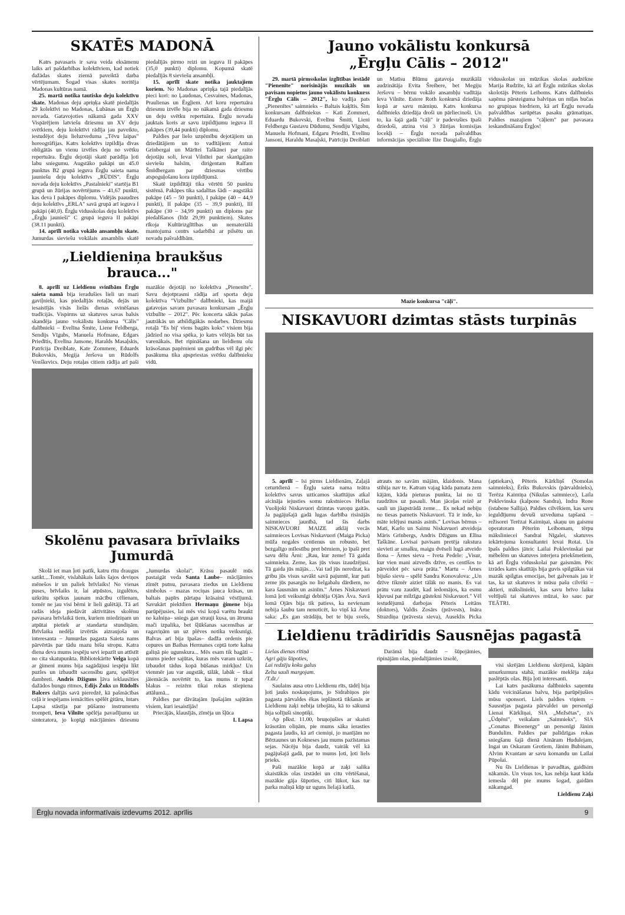SKATĒS MADONĀ
Katrs pavasaris ir sava veida eksāmenu laiks arī pašdarbības kolektīviem, kad notiek dažādas skates ziemā paveiktā darba vērtējumam. Šogad visas skates noritēja Madonas kultūras namā.
25. martā notika tautisko deju kolektīvu skate. Madonas deju apriņķa skatē piedalījās 29 kolektīvi no Madonas, Lubānas un Ērgļu novada. Gatavojoties nākamā gada XXV Vispārējiem latviešu dziesmu un XV deju svētkiem, deju kolektīvi rādīja jau paveikto, iestudējot deju lieluzveduma „Tēvu laipas" horeogrāfijas. Katrs kolektīvs izpildīja divas obligātās un vienu izvēles deju no svētku repertuāra. Ērgļu dejotāji skatē parādīja ļoti labu sniegumu. Augstāko pakāpi un 45.0 punktus B2 grupā ieguva Ērgļu saieta nama jauniešu deju kolektīvs „RŪDIS". Ērgļu novada deju kolektīvs „Pastalnieki" startēja B1 grupā un žūrijas novērtējums – 41,67 punkti, kas deva I pakāpes diplomu. Vidējās paaudzes deju kolektīvs „ERLA" savā grupā arī ieguva I pakāpi (40,0). Ērgļu vidusskolas deju kolektīvs „Ērgļu jaunieši" C grupā ieguva II pakāpi (38.11 punkti).
14. aprīlī notika vokālo ansambļu skate. Jumurdas sieviešu vokālais ansamblis skatē piedalījās pirmo reizi un ieguva II pakāpes (35,0 punkti) diplomu. Kopumā skatē piedalījās 8 sieviešu ansambļi.
15. aprīlī skate notika jauktajiem koriem. No Madonas apriņķa tajā piedalījās pieci kori: no Ļaudonas, Cesvaines, Madonas, Praulienas un Ērgļiem. Arī koru repertuāra dziesmu izvēle bija no nākamā gada dziesmu un deju svētku repertuāra. Ērgļu novada jauktais koris ar savu izpildījumu ieguva II pakāpes (39,44 punkti) diplomu.
Paldies par lielo uzņēmību dejotājiem un dziedātājiem un to vadītājiem: Antrai Grinbergai un Mārītei Taškānei par raito dejotāju soli, Ievai Vilnītei par skanīgajām sieviešu balsīm, diriģentam Ralfam Šmīdbergam par dziesmas vērtību atspoguļošanu kora izpildījumā.
Skatē izpildītāji tika vērtēti 50 punktu sistēmā. Pakāpes tika sadalītas šādi – augstākā pakāpe (45 – 50 punkti), I pakāpe (40 – 44,9 punkti), II pakāpe (35 – 39,9 punkti), III pakāpe (30 – 34,99 punkti) un diploms par piedalīšanos (līdz 29,99 punktiem). Skates rīkoja Kultūrizglītības un nemateriālā mantojuma centrs sadarbībā ar pilsētu un novadu pašvaldībām.
„Lieldieniņa braukšus brauca..."
8. aprīlī uz Lieldienu svinībām Ērgļu saieta namā bija ieradušies lieli un mazi gaviļnieki, kas piedalījās rotaļās, dejās un iesaistījās visās lielās dienas svinēšanas tradīcijās. Vispirms uz skatuves savas balsis skandēja jauno vokālistu konkursa "Cālis" dalībnieki – Evelīna Šmite, Liene Feldberga, Sendijs Vīgubs, Manuela Hofmane, Edgars Priedītis, Evelīna Jansone, Haralds Masaļskis, Patrīcija Dreiblate, Kate Zommere, Eduards Bukovskis, Megija Jeršova un Rūdolfs Venškevics. Deju rotaļas citiem rādīja arī paši mazākie dejotāji no kolektīva „Pienenīte". Savu dejotprasmi rādīja arī sporta deju kolektīva "Vizbulīte" dalībnieki, kas maijā gatavojas savam pavasara konkursam „Ērgļu vizbulīte – 2012". Pēc koncerta sākās pašas jautrākās un atbildīgākās nodarbes. Dziesmu rotaļā "Es bij' viens bagāts koks" visiem bija jādzied no visa spēka, jo katrs vēlējās būt tas varenākais. Bet ripināšana un lieldienu olu krāsošanas paņēmieni un gudrības vēl ilgi pēc pasākuma tika apspriestas svētku dalībnieku vidū.
Skolēnu pavasara brīvlaiks Jumurdā
Skolā iet man ļoti patīk, katru rītu draugus satikt....Tomēr, vislabākais laiks šajos deviņos mēnešos ir un paliek brīvlaiks! No vienas puses, brīvlaiks ir, lai atpūstos, izgulētos, uzkrātu spēkus jaunam mācību cēlienam, tomēr ne jau visi bērni ir lieli gulētāji. Tā arī radās ideja piedāvāt aktivitātes skolēnu pavasara brīvlaikā tiem, kuriem miedziņam un atpūtai pietiek ar standarta stundiņām. Brīvlaika nedēļa izvērtās aizraujoša un interesanta – Jumurdas pagasta Saieta nams pārvērtās par tādu mazu bišu stropu. Katra diena deva mums iespēju sevi iepazīt un attīstīt no cita skatupunkta. Bibliotekārīte Velga kopā ar ģimeni mums bija sagādājusi iespēju likt puzles un izbaudīt sacensību garu, spēlējot dambreti. Andris Džiguns ļāva ieklausīties dažādos bungu ritmos, Edijs Žuks un Rūdolfs Balcers dalījās savā pieredzē, kā pašmācības ceļā ir iespējams iemācīties spēlēt ģitāru, Intars Lapsa stāstīja par pūšamo instrumentu trompeti, Ieva Vilnīte spēlēja pavadījumu uz sintezatora, jo kopīgi mācījāmies dziesmu „Jumurdas skolai". Krāsu pasaulē mūs pastaigāt veda Santa Laube– mācījāmies zīmēt putnu, pavasara ziedus un Lieldienu simbolus – mazas rociņas jauca krāsas, un baltais papīrs pārtapa krāsainā vēstījumā. Savukārt piektdien Hermaņu ģimene bija parūpējusies, lai mēs visi kopā varētu braukt no kalniņa– sniegs gan strauji kusa, un ātruma mači izpalika, bet šļūkšanas sacensības ar ragaviņām un uz plēves notika veiksmīgi. Balvas arī bija īpašas– dadža ordenis pie cepures un Baibas Hermanes ceptā torte kalna galiņā pie ugunskura... Mēs esam tik bagāti – mums pieder sajūtas, kuras mēs varam uzkrāt, izbaudot tādus kopā būšanas mirkļus! Un vienmēr jau var augstāk, tālāk, labāk – tikai jāiemācās novērtēt to, kas mums ir tepat blakus – reizēm tikai rokas stiepiena attālumā...
Paldies par dāvātajām īpašajām sajūtām visiem, kuri iesaistījās!
Priecājās, klausījās, zīmēja un šļūca
I. Lapsa
Jauno vokālistu konkursā
„Ērgļu Cālis – 2012"
29. martā pirmsskolas izglītības iestādē "Pienenīte" norisinājās muzikāls un pavisam nopietns jauno vokālistu konkurss "Ērgļu Cālis – 2012", ko vadīja pats „Pienenītes" saimnieks – Baltais kaķītis. Šim konkursam dalībniekus – Kati Zommeri, Eduardu Bukovski, Evelīnu Šmiti, Lieni Feldbergu Gustavu Dūdumu, Sendiju Vīgubu, Manuelu Hofmani, Edgaru Priedīti, Evelīnu Jansoni, Haraldu Masaļski, Patrīciju Dreiblati un Matīsu Blūmu gatavoja muzikālā audzinātāja Evita Šreibere, bet Megiju Jeršovu – bērnu vokālo ansambļu vadītāja Ieva Vilnīte. Estere Roth konkursā dziedāja kopā ar savu māmiņu. Katrs konkursa dalībnieks dziedāja droši un pārliecinoši. Un to, ka šajā gadā "cāļi" ir padevušies īpaši dziedoši, atzina visi 3 žūrijas komisijas locekļi – Ērgļu novada pašvaldības informācijas speciāliste Ilze Daugiallo, Ērgļu vidusskolas un mūzikas skolas audzēkne Marija Rudzīte, kā arī Ērgļu mūzikas skolas skolotājs Pēteris Leiboms. Katrs dalībnieks saņēma pārsteiguma balviņas un mīļas bučas no grupiņas biedriem, kā arī Ērgļu novada pašvaldības sarūpētas pasaku grāmatiņas. Paldies mazajiem "cāļiem" par pavasara ieskandināšanu Ērgļos!
Mazie konkursa "cāļi".
NISKAVUORI dzimtas stāsts turpinās
5. aprīlī – īsi pirms Lieldienām, Zaļajā ceturtdienā – Ērgļu saieta nama teātra kolektīvs savus uzticamos skatītājus atkal aicināja iejusties somu rakstnieces Hellas Vuolijoki Niskavuori dzimtas varoņu gaitās. Ja pagājušajā gadā lugas darbība risinājās saimnieces jaunībā, tad šis darbs NISKAVUORI MAIZE atklāj vecās saimnieces Lovisas Niskavuori (Maiga Picka) mūža nogales centienus un robusto, bet bezgalīgo mīlestību pret bērniem, jo īpaši pret savu dēlu Ārni: „Rau, kur zeme! Tā gaida saimnieku. Zeme, kas jūs visus izaudzējusi. Tā gaida jūs mājās.…Vai tad jūs neredzat, ka gribu jūs visus savākt savā pajumtē, kur pati zeme jūs pasargās no lielgabalu dārdiem, no kara šausmām un asinīm." Ārnes Niskavuori lomā ļoti veiksmīgi debitēja Ojārs Āva. Savā lomā Ojārs bija tik patiess, ka nevienam nebija šaubu tam nenoticēt, ko viņš kā Ārne saka: „Es gan strādāju, bet te biju svešs, atrauts no savām mājām, klaidonis. Mana stihija nav te. Katram vajag kāda pamata zem kājām, kāda pieturas punkta, lai no tā raudzītos uz pasauli. Man jāceļas reizē ar sauli un jāapstrādā zeme… Es nekad nebiju no tiesas pametis Niskavuori. Tā ir inde, ko māte ielējusi manās asinīs." Lovisas bērnus – Mati, Karlo un Saimu Niskavuori atveidoja Māris Grīnbergs, Andris Džiguns un Elīna Taškāne. Lovisai pavisam pretēja rakstura sievieti ar smalku, maigu dvēseli lugā atveido Ilona – Ārnes sieva – Iveta Pedele: „Visur, kur vien mani aizvedīs dzīve, es centīšos to pārveidot pēc sava prāta." Martu – Ārnes bijušo sievu – spēlē Sandra Konovalova: „Un dzīve tikmēr aiziet tālāk no manis. Es vai prātu varu zaudēt, kad iedomājos, ka esmu kļuvusi par milzīgu gūstekni Niskavuori." Vēl iestudējumā darbojas Pēteris Leitāns (doktors), Valdis Zosārs (prāvests), Ināra Strazdiņa (prāvesta sieva), Auseklis Picka (aptiekars), Pēteris Kārkliņš (Somolas saimnieks), Ēriks Bukovskis (pārvaldnieks), Terēza Kaimiņa (Nikulas saimniece), Laila Poklevinska (kalpone Sandra), Indra Rone (istabene Sallija). Paldies cilvēkiem, kas savu ieguldījumu devuši uzveduma tapšanā – režisorei Terēzai Kaimiņai, skaņu un gaismu operatoram Pēterim Leibomam, tērpu māksliniecei Sandrai Nīgalei, skatuves iekārtojuma konsultantei Ievai Rotai. Un īpašs paldies jāteic Lailai Poklevinskai par mēbelēm un skatuves interjera priekšmetiem, kā arī Ērgļu vidusskolai par gaismām. Pēc izrādes katrs skatītājs bija guvis spilgtākas vai mazāk spilgtas emocijas, bet galvenais jau ir tas, ka uz skatuves ir mūsu pašu cilvēki – aktieri, mākslinieki, kas savu brīvo laiku veltījuši tai skatuves mūzai, ko sauc par TEĀTRI.
Lieldienu trādirīdis Sausnējas pagastā
Lielas dienas rītiņā
Agri gāju šūpoties,
Lai redzēju koku galus
Zelta sauli margojam.
/T.dz./
Saulains ausa otro Lieldienu rīts, tādēļ bija ļoti jauks noskaņojums, jo Sidrabiņos pie pagasta pārvaldes ēkas ieplānotā tikšanās ar Lieldienu zaķi nebija izbojāta, kā to sākumā bija solījuši sinoptiķi.
Ap plkst. 11.00, bruņojušies ar skaisti krāsotām oliņām, pie mums sāka ierasties pagasta ļaudis, kā arī ciemiņi, jo manījām no Bērzaunes un Kokneses jau mums pazīstamas sejas. Nācēju bija daudz, vairāk vēl kā pagājušajā gadā, par to mums ļoti, ļoti liels prieks.
Paši mazākie kopā ar zaķi salika skaistākās olas izstādei un citu vērtēšanai, mazākie gāja šūpoties, citi lūkot, kas tur parka maliņā kūp uz uguns lielajā katlā.
Darāmā bija daudz – šūpojāmies, ripinājām olas, piedalījāmies izsolē,
visi skrējām Lieldienu skrējienā, kāpām umurkumura stabā, mazākie meklēja zaķa paslēptās olas. Bija ļoti interesanti.
Lai katrs pasākuma dalībnieks saņemtu kādu veicināšanas balvu, bija parūpējušies mūsu sponsori. Liels paldies viņiem – Sausnējas pagasta pārvaldei un personīgi Lienai Kārkliņai, SIA „Mežsētas", z/s „Ūdņēni", veikalam „Saimnieks", SIA „Conatus Bioenergy" un personīgi Jānim Bundulim. Paldies par palīdzīgas rokas sniegšanu šajā dienā Aināram Hudulejam, Ingai un Oskaram Grotiem, Jānim Bubinam, Alvim Kvantam ar savu komandu un Lailai Pūpolai.
Nu šīs Lieldienas ir pavadītas, gaidīsim nākamās. Un visus tos, kas nebija kaut kāda iemesla dēļ pie mums šogad, gaidām nākamgad.
Lieldienu Zaķi
Ērgļu novada informatīvais izdevums 2012. aprīlis 9